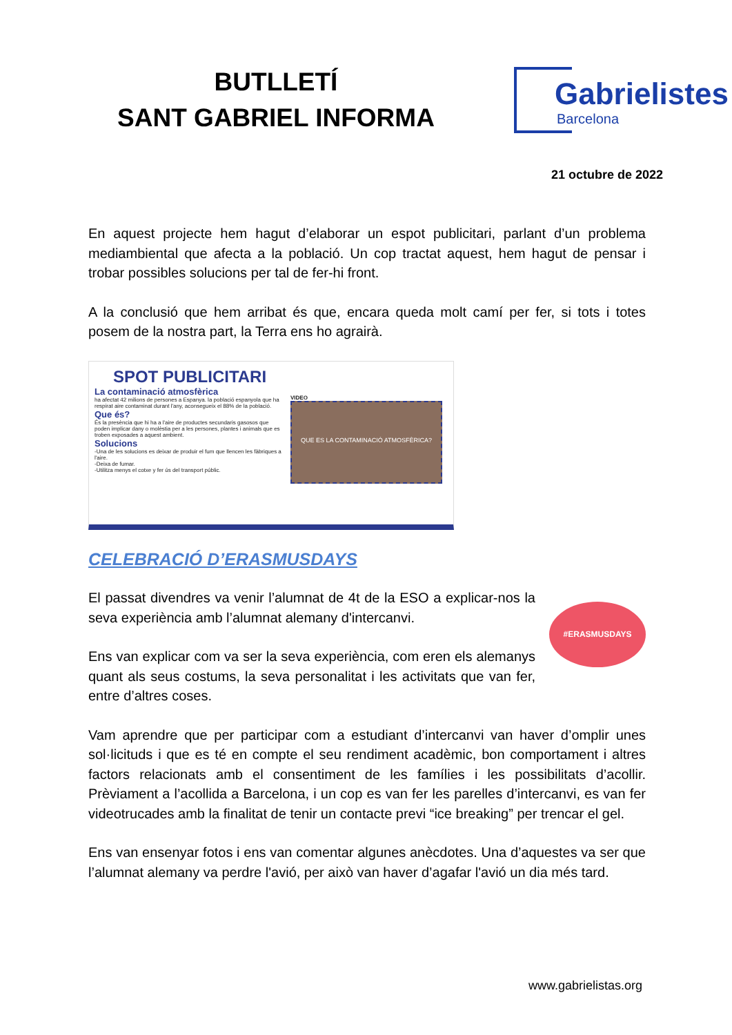BUTLLETÍ
SANT GABRIEL INFORMA
Gabrielistes
Barcelona
21 octubre de 2022
En aquest projecte hem hagut d’elaborar un espot publicitari, parlant d’un problema mediambiental que afecta a la població. Un cop tractat aquest, hem hagut de pensar i trobar possibles solucions per tal de fer-hi front.
A la conclusió que hem arribat és que, encara queda molt camí per fer, si tots i totes posem de la nostra part, la Terra ens ho agrairà.
SPOT PUBLICITARI
La contaminació atmosfèrica
ha afectat 42 milions de persones a Espanya. la població espanyola que ha respirat aire contaminat durant l'any, aconsegueix el 88% de la població.
Que és?
És la presència que hi ha a l'aire de productes secundaris gasosos que poden implicar dany o molèstia per a les persones, plantes i animals que es troben exposades a aquest ambient.
Solucions
-Una de les solucions es deixar de produir el fum que llencen les fàbriques a l'aire.
-Deixa de fumar.
-Utilitza menys el cotxe y fer ús del transport públic.
VIDEO
QUE ES LA CONTAMINACIÓ ATMOSFÈRICA?
CELEBRACIÓ D’ERASMUSDAYS
#ERASMUSDAYS
El passat divendres va venir l’alumnat de 4t de la ESO a explicar-nos la seva experiència amb l’alumnat alemany d'intercanvi.
Ens van explicar com va ser la seva experiència, com eren els alemanys quant als seus costums, la seva personalitat i les activitats que van fer, entre d’altres coses.
Vam aprendre que per participar com a estudiant d’intercanvi van haver d’omplir unes sol·licituds i que es té en compte el seu rendiment acadèmic, bon comportament i altres factors relacionats amb el consentiment de les famílies i les possibilitats d’acollir. Prèviament a l’acollida a Barcelona, i un cop es van fer les parelles d’intercanvi, es van fer videotrucades amb la finalitat de tenir un contacte previ “ice breaking” per trencar el gel.
Ens van ensenyar fotos i ens van comentar algunes anècdotes. Una d’aquestes va ser que l’alumnat alemany va perdre l'avió, per això van haver d’agafar l'avió un dia més tard.
www.gabrielistas.org